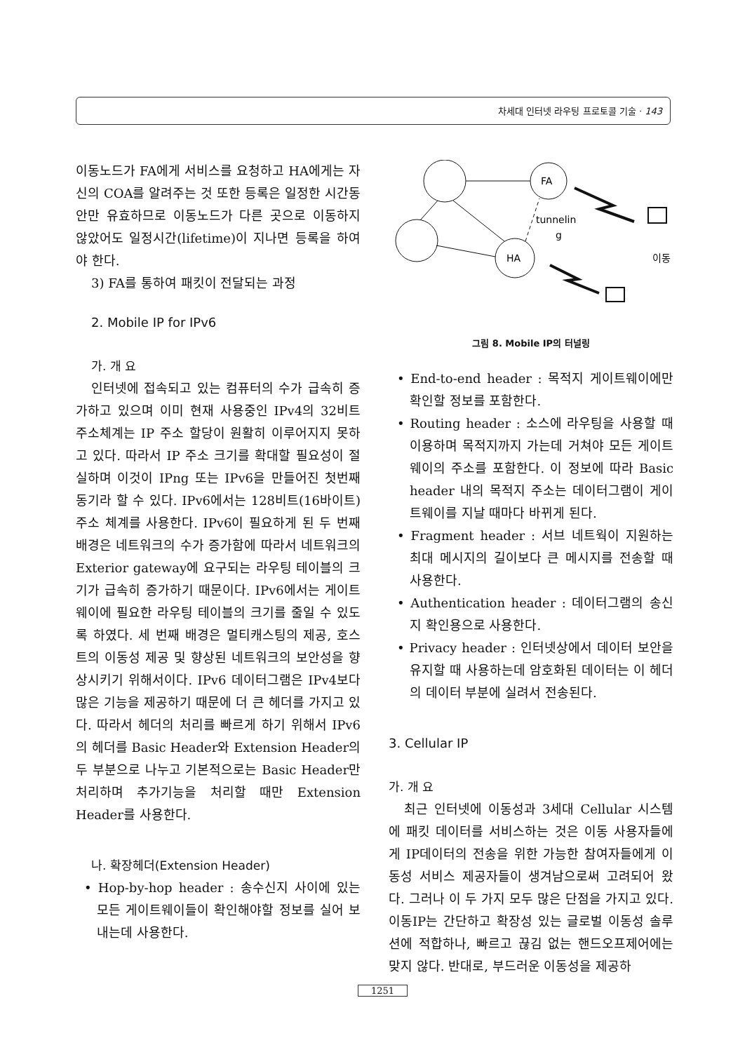차세대 인터넷 라우팅 프로토콜 기술 · 143
이동노드가 FA에게 서비스를 요청하고 HA에게는 자신의 COA를 알려주는 것 또한 등록은 일정한 시간동안만 유효하므로 이동노드가 다른 곳으로 이동하지 않았어도 일정시간(lifetime)이 지나면 등록을 하여야 한다.
3) FA를 통하여 패킷이 전달되는 과정
2. Mobile IP for IPv6
가. 개 요
인터넷에 접속되고 있는 컴퓨터의 수가 급속히 증가하고 있으며 이미 현재 사용중인 IPv4의 32비트 주소체계는 IP 주소 할당이 원활히 이루어지지 못하고 있다. 따라서 IP 주소 크기를 확대할 필요성이 절실하며 이것이 IPng 또는 IPv6을 만들어진 첫번째 동기라 할 수 있다. IPv6에서는 128비트(16바이트) 주소 체계를 사용한다. IPv6이 필요하게 된 두 번째 배경은 네트워크의 수가 증가함에 따라서 네트워크의 Exterior gateway에 요구되는 라우팅 테이블의 크기가 급속히 증가하기 때문이다. IPv6에서는 게이트웨이에 필요한 라우팅 테이블의 크기를 줄일 수 있도록 하였다. 세 번째 배경은 멀티캐스팅의 제공, 호스트의 이동성 제공 및 향상된 네트워크의 보안성을 향상시키기 위해서이다. IPv6 데이터그램은 IPv4보다 많은 기능을 제공하기 때문에 더 큰 헤더를 가지고 있다. 따라서 헤더의 처리를 빠르게 하기 위해서 IPv6의 헤더를 Basic Header와 Extension Header의 두 부분으로 나누고 기본적으로는 Basic Header만 처리하며 추가기능을 처리할 때만 Extension Header를 사용한다.
나. 확장헤더(Extension Header)
• Hop-by-hop header : 송수신지 사이에 있는 모든 게이트웨이들이 확인해야할 정보를 실어 보내는데 사용한다.
FA
HA
tunnelin
g
이동
그림 8. Mobile IP의 터널링
• End-to-end header : 목적지 게이트웨이에만 확인할 정보를 포함한다.
• Routing header : 소스에 라우팅을 사용할 때 이용하며 목적지까지 가는데 거쳐야 모든 게이트웨이의 주소를 포함한다. 이 정보에 따라 Basic header 내의 목적지 주소는 데이터그램이 게이트웨이를 지날 때마다 바뀌게 된다.
• Fragment header : 서브 네트웍이 지원하는 최대 메시지의 길이보다 큰 메시지를 전송할 때 사용한다.
• Authentication header : 데이터그램의 송신지 확인용으로 사용한다.
• Privacy header : 인터넷상에서 데이터 보안을 유지할 때 사용하는데 암호화된 데이터는 이 헤더의 데이터 부분에 실려서 전송된다.
3. Cellular IP
가. 개 요
최근 인터넷에 이동성과 3세대 Cellular 시스템에 패킷 데이터를 서비스하는 것은 이동 사용자들에게 IP데이터의 전송을 위한 가능한 참여자들에게 이동성 서비스 제공자들이 생겨남으로써 고려되어 왔다. 그러나 이 두 가지 모두 많은 단점을 가지고 있다. 이동IP는 간단하고 확장성 있는 글로벌 이동성 솔루션에 적합하나, 빠르고 끊김 없는 핸드오프제어에는 맞지 않다. 반대로, 부드러운 이동성을 제공하
1251